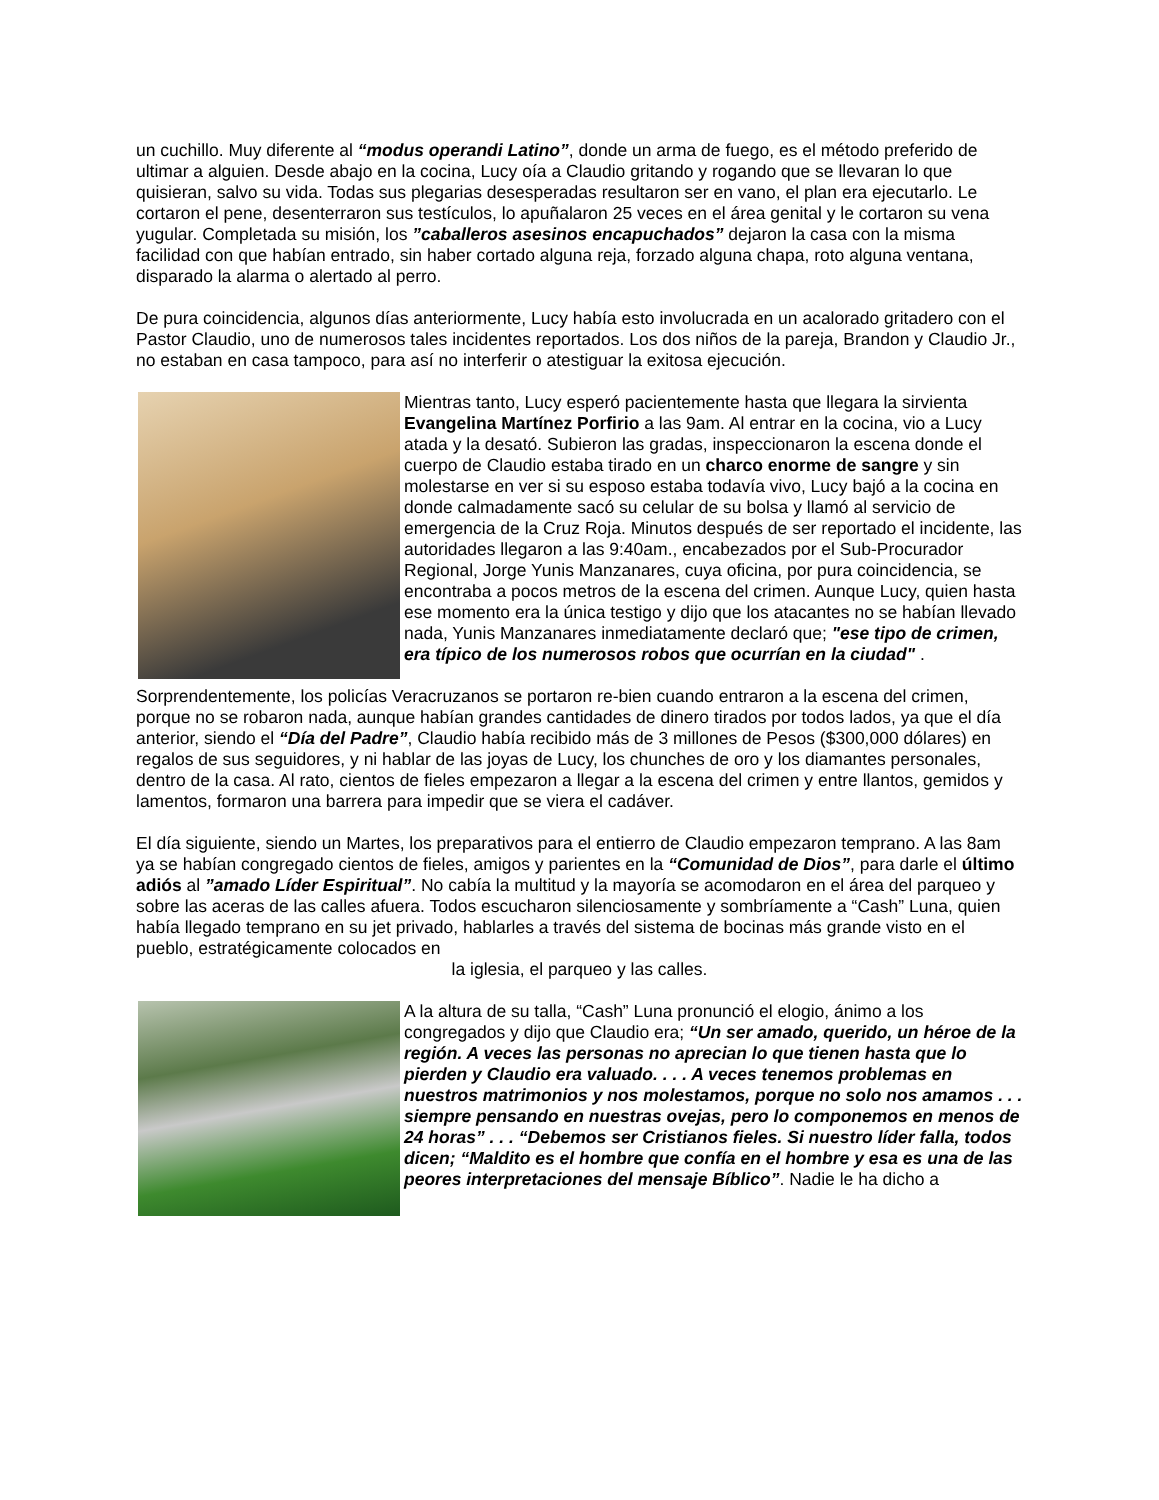un cuchillo. Muy diferente al “modus operandi Latino”, donde un arma de fuego, es el método preferido de ultimar a alguien. Desde abajo en la cocina, Lucy oía a Claudio gritando y rogando que se llevaran lo que quisieran, salvo su vida. Todas sus plegarias desesperadas resultaron ser en vano, el plan era ejecutarlo. Le cortaron el pene, desenterraron sus testículos, lo apuñalaron 25 veces en el área genital y le cortaron su vena yugular. Completada su misión, los ”caballeros asesinos encapuchados” dejaron la casa con la misma facilidad con que habían entrado, sin haber cortado alguna reja, forzado alguna chapa, roto alguna ventana, disparado la alarma o alertado al perro.
De pura coincidencia, algunos días anteriormente, Lucy había esto involucrada en un acalorado gritadero con el Pastor Claudio, uno de numerosos tales incidentes reportados. Los dos niños de la pareja, Brandon y Claudio Jr., no estaban en casa tampoco, para así no interferir o atestiguar la exitosa ejecución.
Mientras tanto, Lucy esperó pacientemente hasta que llegara la sirvienta Evangelina Martínez Porfirio a las 9am. Al entrar en la cocina, vio a Lucy atada y la desató. Subieron las gradas, inspeccionaron la escena donde el cuerpo de Claudio estaba tirado en un charco enorme de sangre y sin molestarse en ver si su esposo estaba todavía vivo, Lucy bajó a la cocina en donde calmadamente sacó su celular de su bolsa y llamó al servicio de emergencia de la Cruz Roja. Minutos después de ser reportado el incidente, las autoridades llegaron a las 9:40am., encabezados por el Sub-Procurador Regional, Jorge Yunis Manzanares, cuya oficina, por pura coincidencia, se encontraba a pocos metros de la escena del crimen. Aunque Lucy, quien hasta ese momento era la única testigo y dijo que los atacantes no se habían llevado nada, Yunis Manzanares inmediatamente declaró que; "ese tipo de crimen, era típico de los numerosos robos que ocurrían en la ciudad" .
Sorprendentemente, los policías Veracruzanos se portaron re-bien cuando entraron a la escena del crimen, porque no se robaron nada, aunque habían grandes cantidades de dinero tirados por todos lados, ya que el día anterior, siendo el “Día del Padre”, Claudio había recibido más de 3 millones de Pesos ($300,000 dólares) en regalos de sus seguidores, y ni hablar de las joyas de Lucy, los chunches de oro y los diamantes personales, dentro de la casa. Al rato, cientos de fieles empezaron a llegar a la escena del crimen y entre llantos, gemidos y lamentos, formaron una barrera para impedir que se viera el cadáver.
El día siguiente, siendo un Martes, los preparativos para el entierro de Claudio empezaron temprano. A las 8am ya se habían congregado cientos de fieles, amigos y parientes en la “Comunidad de Dios”, para darle el último adiós al ”amado Líder Espiritual”. No cabía la multitud y la mayoría se acomodaron en el área del parqueo y sobre las aceras de las calles afuera. Todos escucharon silenciosamente y sombríamente a “Cash” Luna, quien había llegado temprano en su jet privado, hablarles a través del sistema de bocinas más grande visto en el pueblo, estratégicamente colocados en
la iglesia, el parqueo y las calles.
A la altura de su talla, “Cash” Luna pronunció el elogio, ánimo a los congregados y dijo que Claudio era; “Un ser amado, querido, un héroe de la región. A veces las personas no aprecian lo que tienen hasta que lo pierden y Claudio era valuado. . . . A veces tenemos problemas en nuestros matrimonios y nos molestamos, porque no solo nos amamos . . . siempre pensando en nuestras ovejas, pero lo componemos en menos de 24 horas” . . . “Debemos ser Cristianos fieles. Si nuestro líder falla, todos dicen; “Maldito es el hombre que confía en el hombre y esa es una de las peores interpretaciones del mensaje Bíblico”. Nadie le ha dicho a